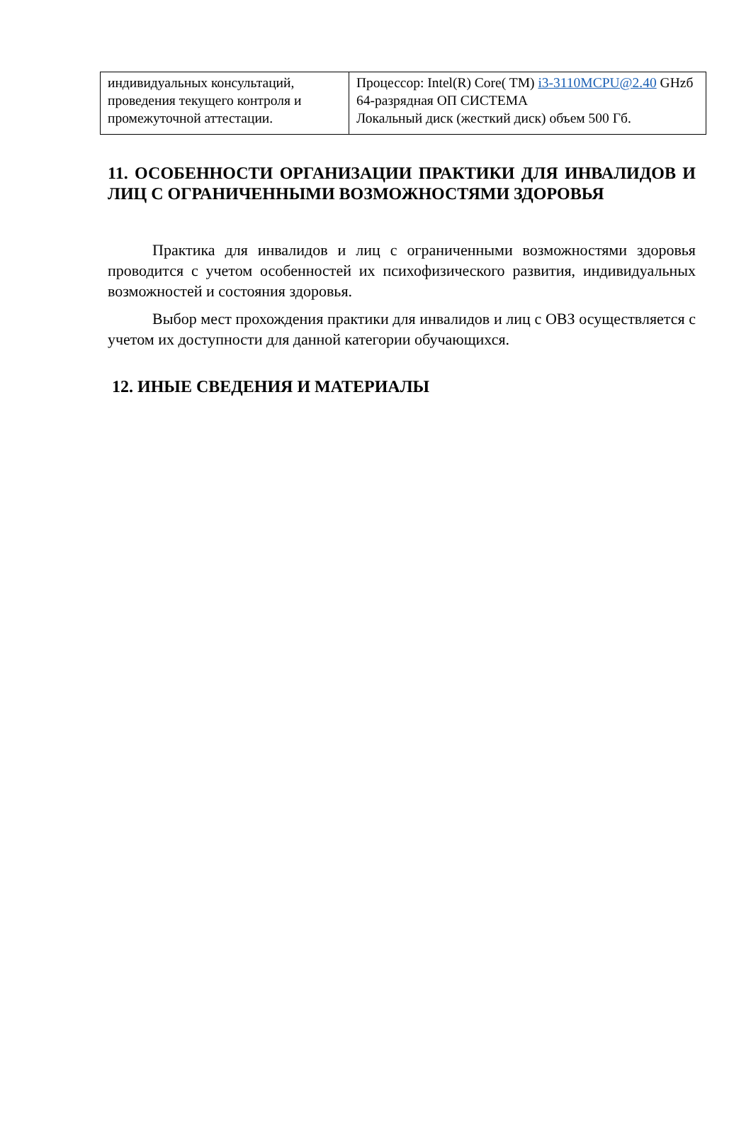| индивидуальных консультаций, проведения текущего контроля и промежуточной аттестации. | Процессор: Intel(R) Core( TM) i3-3110MCPU@2.40 GHzб 64-разрядная ОП СИСТЕМА Локальный диск (жесткий диск) объем 500 Гб. |
11. ОСОБЕННОСТИ ОРГАНИЗАЦИИ ПРАКТИКИ ДЛЯ ИНВАЛИДОВ И ЛИЦ С ОГРАНИЧЕННЫМИ ВОЗМОЖНОСТЯМИ ЗДОРОВЬЯ
Практика для инвалидов и лиц с ограниченными возможностями здоровья проводится с учетом особенностей их психофизического развития, индивидуальных возможностей и состояния здоровья.
Выбор мест прохождения практики для инвалидов и лиц с ОВЗ осуществляется с учетом их доступности для данной категории обучающихся.
12. ИНЫЕ СВЕДЕНИЯ И МАТЕРИАЛЫ